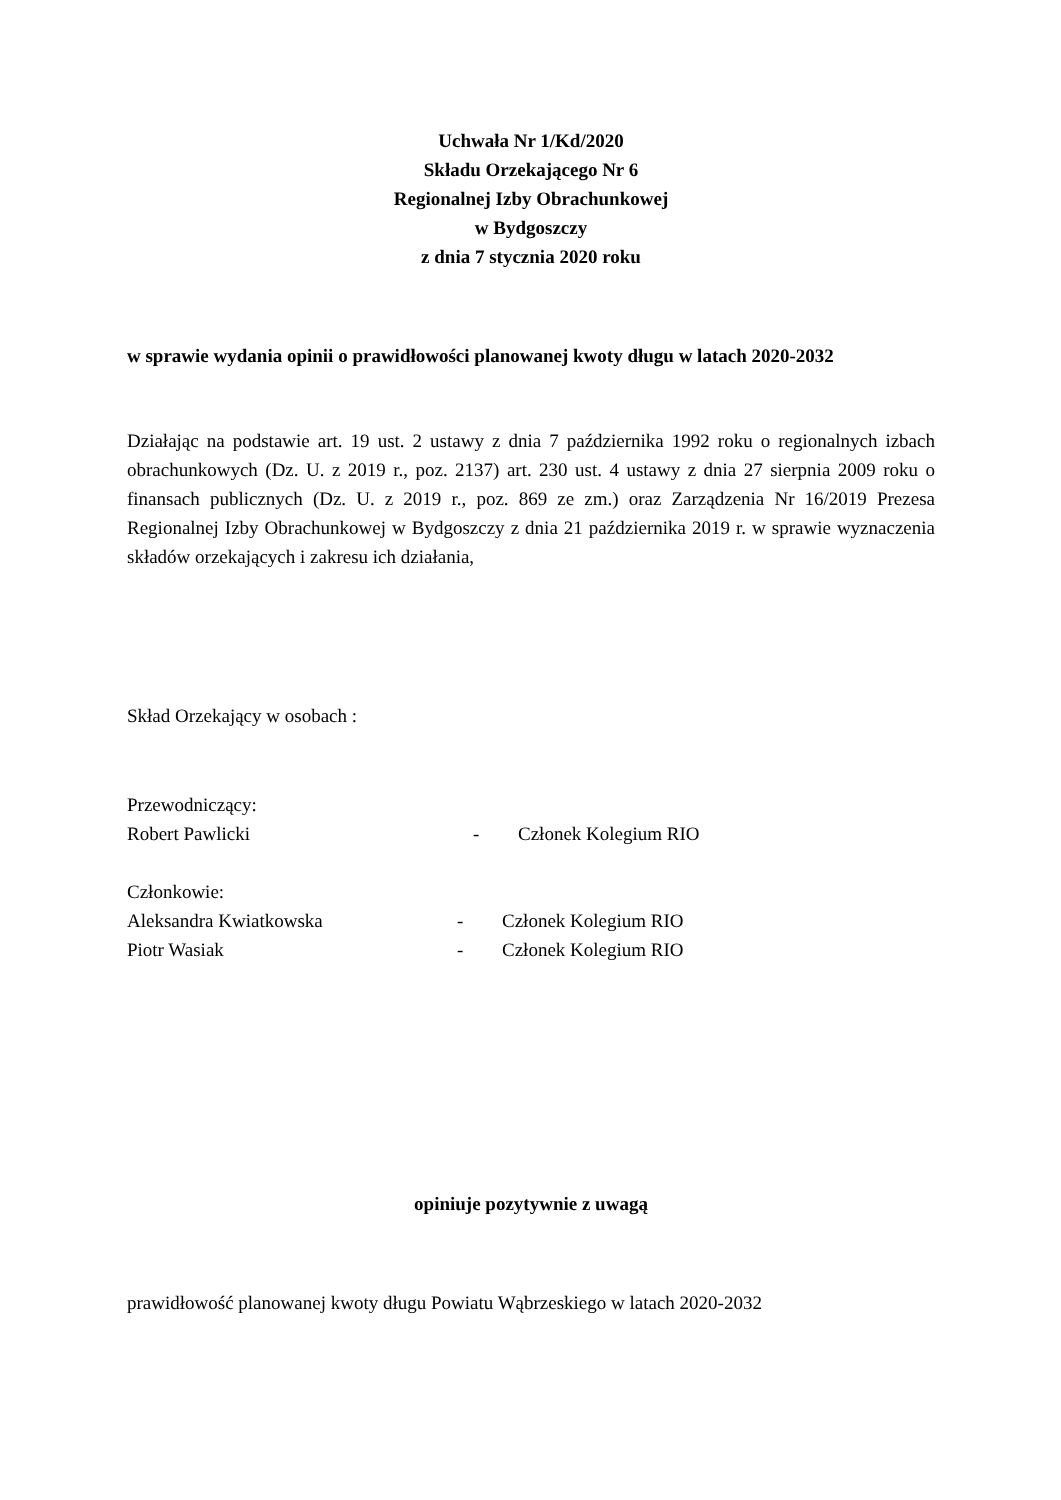Uchwała Nr 1/Kd/2020
Składu Orzekającego Nr 6
Regionalnej Izby Obrachunkowej
w Bydgoszczy
z dnia 7 stycznia 2020 roku
w sprawie wydania opinii o prawidłowości planowanej kwoty długu w latach 2020-2032
Działając na podstawie art. 19 ust. 2 ustawy z dnia 7 października 1992 roku o regionalnych izbach obrachunkowych (Dz. U. z 2019 r., poz. 2137) art. 230 ust. 4 ustawy z dnia 27 sierpnia 2009 roku o finansach publicznych (Dz. U. z 2019 r., poz. 869 ze zm.) oraz Zarządzenia Nr 16/2019 Prezesa Regionalnej Izby Obrachunkowej w Bydgoszczy z dnia 21 października 2019 r. w sprawie wyznaczenia składów orzekających i zakresu ich działania,
Skład Orzekający w osobach :
Przewodniczący:
Robert Pawlicki - Członek Kolegium RIO
Członkowie:
Aleksandra Kwiatkowska - Członek Kolegium RIO
Piotr Wasiak - Członek Kolegium RIO
opiniuje pozytywnie z uwagą
prawidłowość planowanej kwoty długu Powiatu Wąbrzeskiego w latach 2020-2032